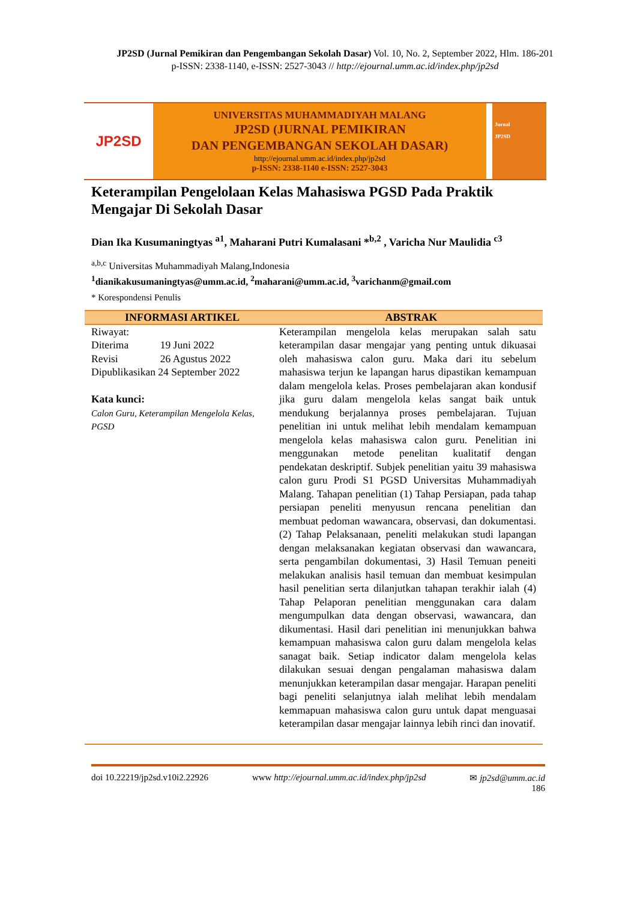JP2SD (Jurnal Pemikiran dan Pengembangan Sekolah Dasar) Vol. 10, No. 2, September 2022, Hlm. 186-201
p-ISSN: 2338-1140, e-ISSN: 2527-3043 // http://ejournal.umm.ac.id/index.php/jp2sd
JP2SD
UNIVERSITAS MUHAMMADIYAH MALANG
JP2SD (JURNAL PEMIKIRAN
DAN PENGEMBANGAN SEKOLAH DASAR)
http://ejournal.umm.ac.id/index.php/jp2sd
p-ISSN: 2338-1140 e-ISSN: 2527-3043
Jurnal
JP2SD
Keterampilan Pengelolaan Kelas Mahasiswa PGSD Pada Praktik Mengajar Di Sekolah Dasar
Dian Ika Kusumaningtyas <sup>a1</sup>, Maharani Putri Kumalasani *<sup>b,2</sup> , Varicha Nur Maulidia <sup>c3</sup>
<sup>a,b,c</sup> Universitas Muhammadiyah Malang,Indonesia
<sup>1</sup> dianikakusumaningtyas@umm.ac.id, <sup>2</sup>maharani@umm.ac.id, <sup>3</sup>varichanm@gmail.com
* Korespondensi Penulis
INFORMASI ARTIKEL ABSTRAK
Riwayat:
Diterima 19 Juni 2022
Revisi 26 Agustus 2022
Dipublikasikan 24 September 2022
Kata kunci:
Calon Guru, Keterampilan Mengelola Kelas, PGSD
Keterampilan mengelola kelas merupakan salah satu keterampilan dasar mengajar yang penting untuk dikuasai oleh mahasiswa calon guru. Maka dari itu sebelum mahasiswa terjun ke lapangan harus dipastikan kemampuan dalam mengelola kelas. Proses pembelajaran akan kondusif jika guru dalam mengelola kelas sangat baik untuk mendukung berjalannya proses pembelajaran. Tujuan penelitian ini untuk melihat lebih mendalam kemampuan mengelola kelas mahasiswa calon guru. Penelitian ini menggunakan metode penelitan kualitatif dengan pendekatan deskriptif. Subjek penelitian yaitu 39 mahasiswa calon guru Prodi S1 PGSD Universitas Muhammadiyah Malang. Tahapan penelitian (1) Tahap Persiapan, pada tahap persiapan peneliti menyusun rencana penelitian dan membuat pedoman wawancara, observasi, dan dokumentasi. (2) Tahap Pelaksanaan, peneliti melakukan studi lapangan dengan melaksanakan kegiatan observasi dan wawancara, serta pengambilan dokumentasi, 3) Hasil Temuan peneiti melakukan analisis hasil temuan dan membuat kesimpulan hasil penelitian serta dilanjutkan tahapan terakhir ialah (4) Tahap Pelaporan penelitian menggunakan cara dalam mengumpulkan data dengan observasi, wawancara, dan dikumentasi. Hasil dari penelitian ini menunjukkan bahwa kemampuan mahasiswa calon guru dalam mengelola kelas sanagat baik. Setiap indicator dalam mengelola kelas dilakukan sesuai dengan pengalaman mahasiswa dalam menunjukkan keterampilan dasar mengajar. Harapan peneliti bagi peneliti selanjutnya ialah melihat lebih mendalam kemmapuan mahasiswa calon guru untuk dapat menguasai keterampilan dasar mengajar lainnya lebih rinci dan inovatif.
doi 10.22219/jp2sd.v10i2.22926 www http://ejournal.umm.ac.id/index.php/jp2sd ✉ jp2sd@umm.ac.id
186